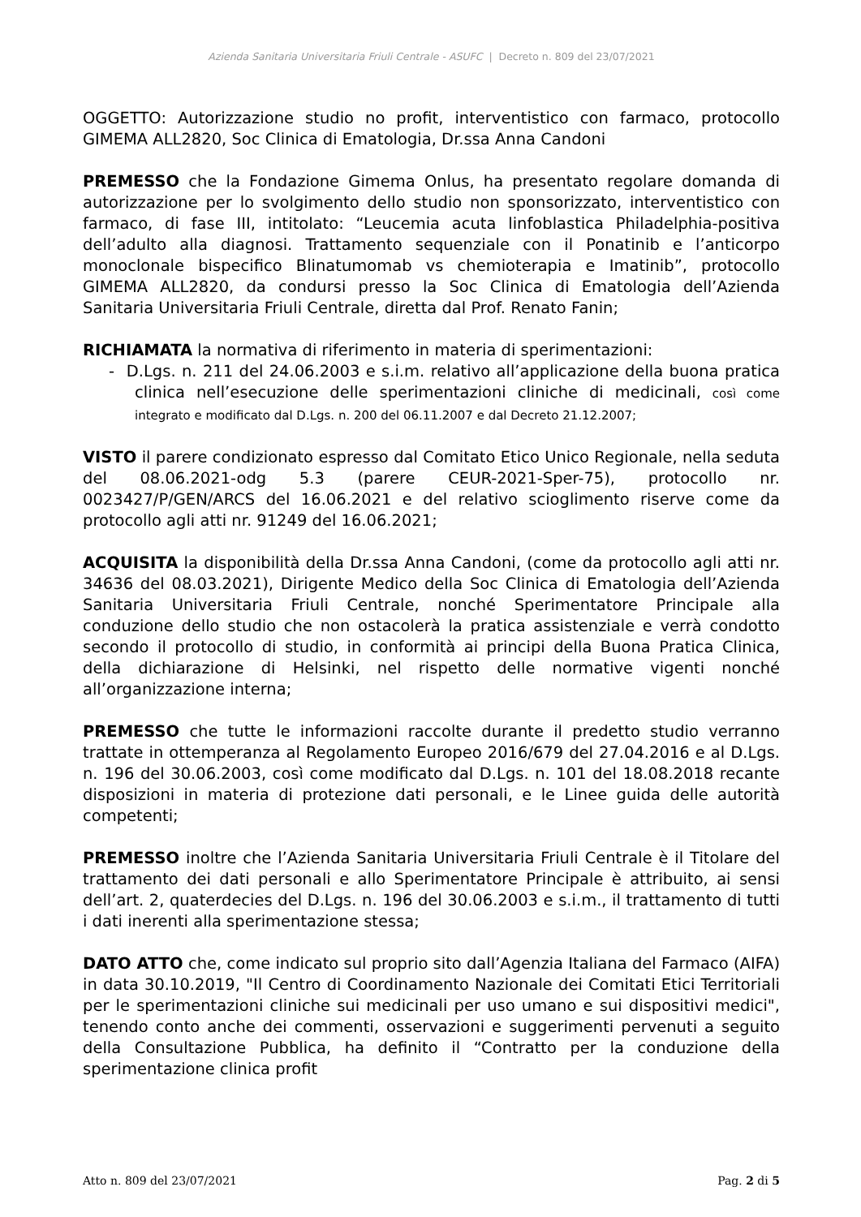Azienda Sanitaria Universitaria Friuli Centrale - ASUFC | Decreto n. 809 del 23/07/2021
OGGETTO: Autorizzazione studio no profit, interventistico con farmaco, protocollo GIMEMA ALL2820, Soc Clinica di Ematologia, Dr.ssa Anna Candoni
PREMESSO che la Fondazione Gimema Onlus, ha presentato regolare domanda di autorizzazione per lo svolgimento dello studio non sponsorizzato, interventistico con farmaco, di fase III, intitolato: “Leucemia acuta linfoblastica Philadelphia-positiva dell’adulto alla diagnosi. Trattamento sequenziale con il Ponatinib e l’anticorpo monoclonale bispecifico Blinatumomab vs chemioterapia e Imatinib”, protocollo GIMEMA ALL2820, da condursi presso la Soc Clinica di Ematologia dell’Azienda Sanitaria Universitaria Friuli Centrale, diretta dal Prof. Renato Fanin;
RICHIAMATA la normativa di riferimento in materia di sperimentazioni:
- D.Lgs. n. 211 del 24.06.2003 e s.i.m. relativo all’applicazione della buona pratica clinica nell’esecuzione delle sperimentazioni cliniche di medicinali, così come integrato e modificato dal D.Lgs. n. 200 del 06.11.2007 e dal Decreto 21.12.2007;
VISTO il parere condizionato espresso dal Comitato Etico Unico Regionale, nella seduta del 08.06.2021-odg 5.3 (parere CEUR-2021-Sper-75), protocollo nr. 0023427/P/GEN/ARCS del 16.06.2021 e del relativo scioglimento riserve come da protocollo agli atti nr. 91249 del 16.06.2021;
ACQUISITA la disponibilità della Dr.ssa Anna Candoni, (come da protocollo agli atti nr. 34636 del 08.03.2021), Dirigente Medico della Soc Clinica di Ematologia dell’Azienda Sanitaria Universitaria Friuli Centrale, nonché Sperimentatore Principale alla conduzione dello studio che non ostacolerà la pratica assistenziale e verrà condotto secondo il protocollo di studio, in conformità ai principi della Buona Pratica Clinica, della dichiarazione di Helsinki, nel rispetto delle normative vigenti nonché all’organizzazione interna;
PREMESSO che tutte le informazioni raccolte durante il predetto studio verranno trattate in ottemperanza al Regolamento Europeo 2016/679 del 27.04.2016 e al D.Lgs. n. 196 del 30.06.2003, così come modificato dal D.Lgs. n. 101 del 18.08.2018 recante disposizioni in materia di protezione dati personali, e le Linee guida delle autorità competenti;
PREMESSO inoltre che l’Azienda Sanitaria Universitaria Friuli Centrale è il Titolare del trattamento dei dati personali e allo Sperimentatore Principale è attribuito, ai sensi dell’art. 2, quaterdecies del D.Lgs. n. 196 del 30.06.2003 e s.i.m., il trattamento di tutti i dati inerenti alla sperimentazione stessa;
DATO ATTO che, come indicato sul proprio sito dall’Agenzia Italiana del Farmaco (AIFA) in data 30.10.2019, "Il Centro di Coordinamento Nazionale dei Comitati Etici Territoriali per le sperimentazioni cliniche sui medicinali per uso umano e sui dispositivi medici", tenendo conto anche dei commenti, osservazioni e suggerimenti pervenuti a seguito della Consultazione Pubblica, ha definito il “Contratto per la conduzione della sperimentazione clinica profit
Atto n. 809 del 23/07/2021 Pag. 2 di 5